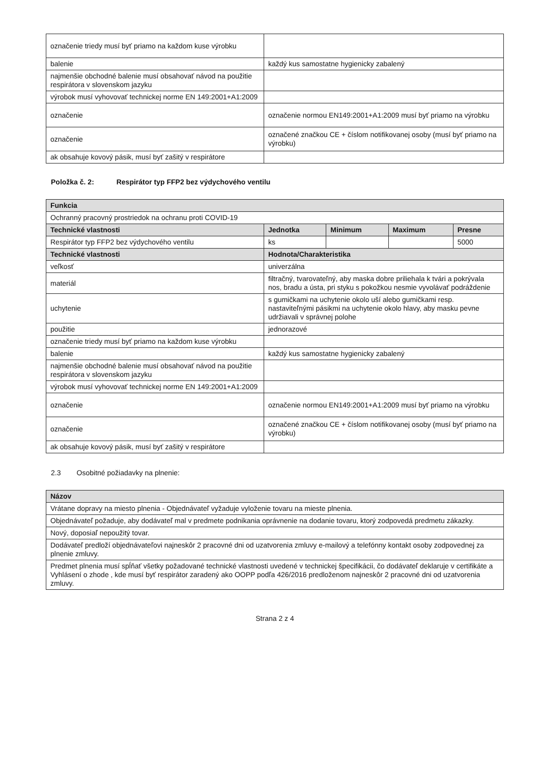| označenie triedy musí byť priamo na každom kuse výrobku | |
| balenie | každý kus samostatne hygienicky zabalený |
| najmenšie obchodné balenie musí obsahovať návod na použitie respirátora v slovenskom jazyku | |
| výrobok musí vyhovovať technickej norme EN 149:2001+A1:2009 | |
| označenie | označenie normou EN149:2001+A1:2009 musí byť priamo na výrobku |
| označenie | označené značkou CE + číslom notifikovanej osoby (musí byť priamo na výrobku) |
| ak obsahuje kovový pásik, musí byť zašitý v respirátore | |
Položka č. 2: Respirátor typ FFP2 bez výdychového ventilu
| Funkcia | | | | |
| --- | --- | --- | --- | --- |
| Ochranný pracovný prostriedok na ochranu proti COVID-19 | | | | |
| Technické vlastnosti | Jednotka | Minimum | Maximum | Presne |
| Respirátor typ FFP2 bez výdychového ventilu | ks | | | 5000 |
| Technické vlastnosti | Hodnota/Charakteristika | | | |
| veľkosť | univerzálna | | | |
| materiál | filtračný, tvarovateľný, aby maska dobre priliehala k tvári a pokrývala nos, bradu a ústa, pri styku s pokožkou nesmie vyvolávať podráždenie | | | |
| uchytenie | s gumičkami na uchytenie okolo uší alebo gumičkami resp. nastaviteľnými pásikmi na uchytenie okolo hlavy, aby masku pevne udržiavali v správnej polohe | | | |
| použitie | jednorazové | | | |
| označenie triedy musí byť priamo na každom kuse výrobku | | | | |
| balenie | každý kus samostatne hygienicky zabalený | | | |
| najmenšie obchodné balenie musí obsahovať návod na použitie respirátora v slovenskom jazyku | | | | |
| výrobok musí vyhovovať technickej norme EN 149:2001+A1:2009 | | | | |
| označenie | označenie normou EN149:2001+A1:2009 musí byť priamo na výrobku | | | |
| označenie | označené značkou CE + číslom notifikovanej osoby (musí byť priamo na výrobku) | | | |
| ak obsahuje kovový pásik, musí byť zašitý v respirátore | | | | |
2.3 Osobitné požiadavky na plnenie:
| Názov |
| --- |
| Vrátane dopravy na miesto plnenia - Objednávateľ vyžaduje vyloženie tovaru na mieste plnenia. |
| Objednávateľ požaduje, aby dodávateľ mal v predmete podnikania oprávnenie na dodanie tovaru, ktorý zodpovedá predmetu zákazky. |
| Nový, doposiaľ nepoužitý tovar. |
| Dodávateľ predloží objednávateľovi najneskôr 2 pracovné dni od uzatvorenia zmluvy e-mailový a telefónny kontakt osoby zodpovednej za plnenie zmluvy. |
| Predmet plnenia musí spĺňať všetky požadované technické vlastnosti uvedené v technickej špecifikácii, čo dodávateľ deklaruje v certifikáte a Vyhlásení o zhode , kde musí byť respirátor zaradený ako OOPP podľa 426/2016 predloženom najneskôr 2 pracovné dni od uzatvorenia zmluvy. |
Strana 2 z 4